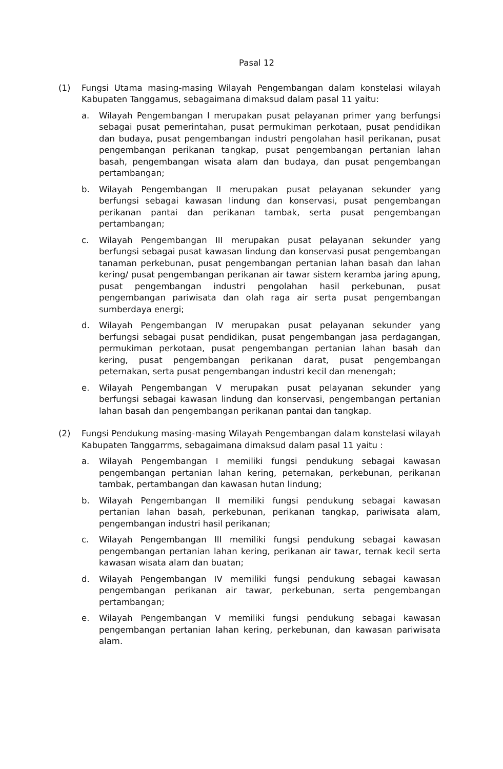Pasal 12
(1) Fungsi Utama masing-masing Wilayah Pengembangan dalam konstelasi wilayah Kabupaten Tanggamus, sebagaimana dimaksud dalam pasal 11 yaitu:
a. Wilayah Pengembangan I merupakan pusat pelayanan primer yang berfungsi sebagai pusat pemerintahan, pusat permukiman perkotaan, pusat pendidikan dan budaya, pusat pengembangan industri pengolahan hasil perikanan, pusat pengembangan perikanan tangkap, pusat pengembangan pertanian lahan basah, pengembangan wisata alam dan budaya, dan pusat pengembangan pertambangan;
b. Wilayah Pengembangan II merupakan pusat pelayanan sekunder yang berfungsi sebagai kawasan lindung dan konservasi, pusat pengembangan perikanan pantai dan perikanan tambak, serta pusat pengembangan pertambangan;
c. Wilayah Pengembangan III merupakan pusat pelayanan sekunder yang berfungsi sebagai pusat kawasan lindung dan konservasi pusat pengembangan tanaman perkebunan, pusat pengembangan pertanian lahan basah dan lahan kering/ pusat pengembangan perikanan air tawar sistem keramba jaring apung, pusat pengembangan industri pengolahan hasil perkebunan, pusat pengembangan pariwisata dan olah raga air serta pusat pengembangan sumberdaya energi;
d. Wilayah Pengembangan IV merupakan pusat pelayanan sekunder yang berfungsi sebagai pusat pendidikan, pusat pengembangan jasa perdagangan, permukiman perkotaan, pusat pengembangan pertanian lahan basah dan kering, pusat pengembangan perikanan darat, pusat pengembangan peternakan, serta pusat pengembangan industri kecil dan menengah;
e. Wilayah Pengembangan V merupakan pusat pelayanan sekunder yang berfungsi sebagai kawasan lindung dan konservasi, pengembangan pertanian lahan basah dan pengembangan perikanan pantai dan tangkap.
(2) Fungsi Pendukung masing-masing Wilayah Pengembangan dalam konstelasi wilayah Kabupaten Tanggarrms, sebagaimana dimaksud dalam pasal 11 yaitu :
a. Wilayah Pengembangan I memiliki fungsi pendukung sebagai kawasan pengembangan pertanian lahan kering, peternakan, perkebunan, perikanan tambak, pertambangan dan kawasan hutan lindung;
b. Wilayah Pengembangan II memiliki fungsi pendukung sebagai kawasan pertanian lahan basah, perkebunan, perikanan tangkap, pariwisata alam, pengembangan industri hasil perikanan;
c. Wilayah Pengembangan III memiliki fungsi pendukung sebagai kawasan pengembangan pertanian lahan kering, perikanan air tawar, ternak kecil serta kawasan wisata alam dan buatan;
d. Wilayah Pengembangan IV memiliki fungsi pendukung sebagai kawasan pengembangan perikanan air tawar, perkebunan, serta pengembangan pertambangan;
e. Wilayah Pengembangan V memiliki fungsi pendukung sebagai kawasan pengembangan pertanian lahan kering, perkebunan, dan kawasan pariwisata alam.